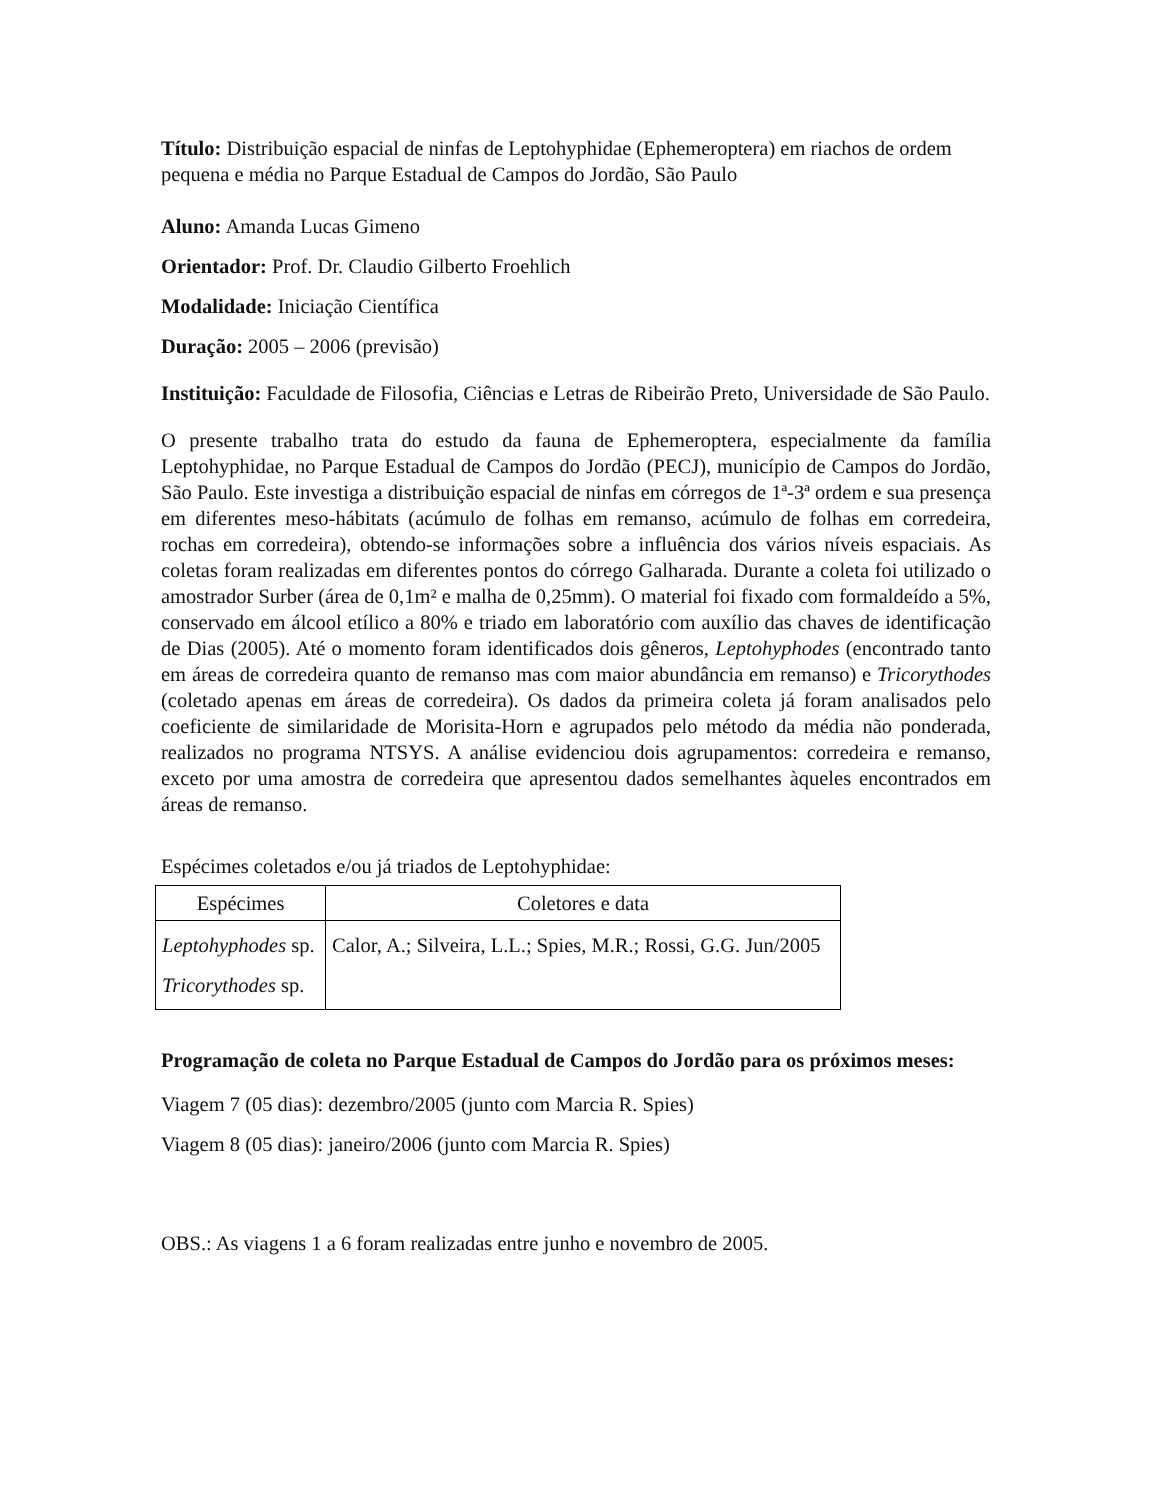Título: Distribuição espacial de ninfas de Leptohyphidae (Ephemeroptera) em riachos de ordem pequena e média no Parque Estadual de Campos do Jordão, São Paulo
Aluno: Amanda Lucas Gimeno
Orientador: Prof. Dr. Claudio Gilberto Froehlich
Modalidade: Iniciação Científica
Duração: 2005 – 2006 (previsão)
Instituição: Faculdade de Filosofia, Ciências e Letras de Ribeirão Preto, Universidade de São Paulo.
O presente trabalho trata do estudo da fauna de Ephemeroptera, especialmente da família Leptohyphidae, no Parque Estadual de Campos do Jordão (PECJ), município de Campos do Jordão, São Paulo. Este investiga a distribuição espacial de ninfas em córregos de 1ª-3ª ordem e sua presença em diferentes meso-hábitats (acúmulo de folhas em remanso, acúmulo de folhas em corredeira, rochas em corredeira), obtendo-se informações sobre a influência dos vários níveis espaciais. As coletas foram realizadas em diferentes pontos do córrego Galharada. Durante a coleta foi utilizado o amostrador Surber (área de 0,1m² e malha de 0,25mm). O material foi fixado com formaldeído a 5%, conservado em álcool etílico a 80% e triado em laboratório com auxílio das chaves de identificação de Dias (2005). Até o momento foram identificados dois gêneros, Leptohyphodes (encontrado tanto em áreas de corredeira quanto de remanso mas com maior abundância em remanso) e Tricorythodes (coletado apenas em áreas de corredeira). Os dados da primeira coleta já foram analisados pelo coeficiente de similaridade de Morisita-Horn e agrupados pelo método da média não ponderada, realizados no programa NTSYS. A análise evidenciou dois agrupamentos: corredeira e remanso, exceto por uma amostra de corredeira que apresentou dados semelhantes àqueles encontrados em áreas de remanso.
Espécimes coletados e/ou já triados de Leptohyphidae:
| Espécimes | Coletores e data |
| --- | --- |
| Leptohyphodes sp. Tricorythodes sp. | Calor, A.; Silveira, L.L.; Spies, M.R.; Rossi, G.G. Jun/2005 |
Programação de coleta no Parque Estadual de Campos do Jordão para os próximos meses:
Viagem 7 (05 dias): dezembro/2005 (junto com Marcia R. Spies)
Viagem 8 (05 dias): janeiro/2006 (junto com Marcia R. Spies)
OBS.: As viagens 1 a 6 foram realizadas entre junho e novembro de 2005.